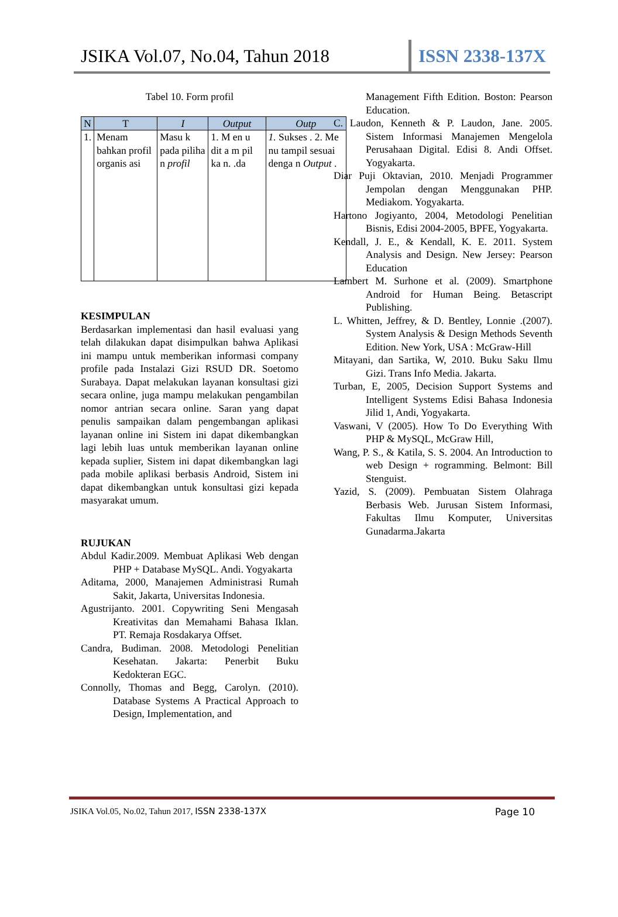JSIKA Vol.07, No.04, Tahun 2018
ISSN 2338-137X
Tabel 10. Form profil
| N | T | I | Output | Outp |
| --- | --- | --- | --- | --- |
| 1. | Menam bahkan profil organis asi | Masu k pada piliha n profil | 1. M en u dit a m pil ka n. .da | 1. Sukses . 2. Me nu tampil sesuai denga n Output . |
KESIMPULAN
Berdasarkan implementasi dan hasil evaluasi yang telah dilakukan dapat disimpulkan bahwa Aplikasi ini mampu untuk memberikan informasi company profile pada Instalazi Gizi RSUD DR. Soetomo Surabaya. Dapat melakukan layanan konsultasi gizi secara online, juga mampu melakukan pengambilan nomor antrian secara online. Saran yang dapat penulis sampaikan dalam pengembangan aplikasi layanan online ini Sistem ini dapat dikembangkan lagi lebih luas untuk memberikan layanan online kepada suplier, Sistem ini dapat dikembangkan lagi pada mobile aplikasi berbasis Android, Sistem ini dapat dikembangkan untuk konsultasi gizi kepada masyarakat umum.
RUJUKAN
Abdul Kadir.2009. Membuat Aplikasi Web dengan PHP + Database MySQL. Andi. Yogyakarta
Aditama, 2000, Manajemen Administrasi Rumah Sakit, Jakarta, Universitas Indonesia.
Agustrijanto. 2001. Copywriting Seni Mengasah Kreativitas dan Memahami Bahasa Iklan. PT. Remaja Rosdakarya Offset.
Candra, Budiman. 2008. Metodologi Penelitian Kesehatan. Jakarta: Penerbit Buku Kedokteran EGC.
Connolly, Thomas and Begg, Carolyn. (2010). Database Systems A Practical Approach to Design, Implementation, and
Management Fifth Edition. Boston: Pearson Education.
C. Laudon, Kenneth & P. Laudon, Jane. 2005. Sistem Informasi Manajemen Mengelola Perusahaan Digital. Edisi 8. Andi Offset. Yogyakarta.
Diar Puji Oktavian, 2010. Menjadi Programmer Jempolan dengan Menggunakan PHP. Mediakom. Yogyakarta.
Hartono Jogiyanto, 2004, Metodologi Penelitian Bisnis, Edisi 2004-2005, BPFE, Yogyakarta.
Kendall, J. E., & Kendall, K. E. 2011. System Analysis and Design. New Jersey: Pearson Education
Lambert M. Surhone et al. (2009). Smartphone Android for Human Being. Betascript Publishing.
L. Whitten, Jeffrey, & D. Bentley, Lonnie .(2007). System Analysis & Design Methods Seventh Edition. New York, USA : McGraw-Hill
Mitayani, dan Sartika, W, 2010. Buku Saku Ilmu Gizi. Trans Info Media. Jakarta.
Turban, E, 2005, Decision Support Systems and Intelligent Systems Edisi Bahasa Indonesia Jilid 1, Andi, Yogyakarta.
Vaswani, V (2005). How To Do Everything With PHP & MySQL, McGraw Hill,
Wang, P. S., & Katila, S. S. 2004. An Introduction to web Design + rogramming. Belmont: Bill Stenguist.
Yazid, S. (2009). Pembuatan Sistem Olahraga Berbasis Web. Jurusan Sistem Informasi, Fakultas Ilmu Komputer, Universitas Gunadarma.Jakarta
JSIKA Vol.05, No.02, Tahun 2017, ISSN 2338-137X Page 10